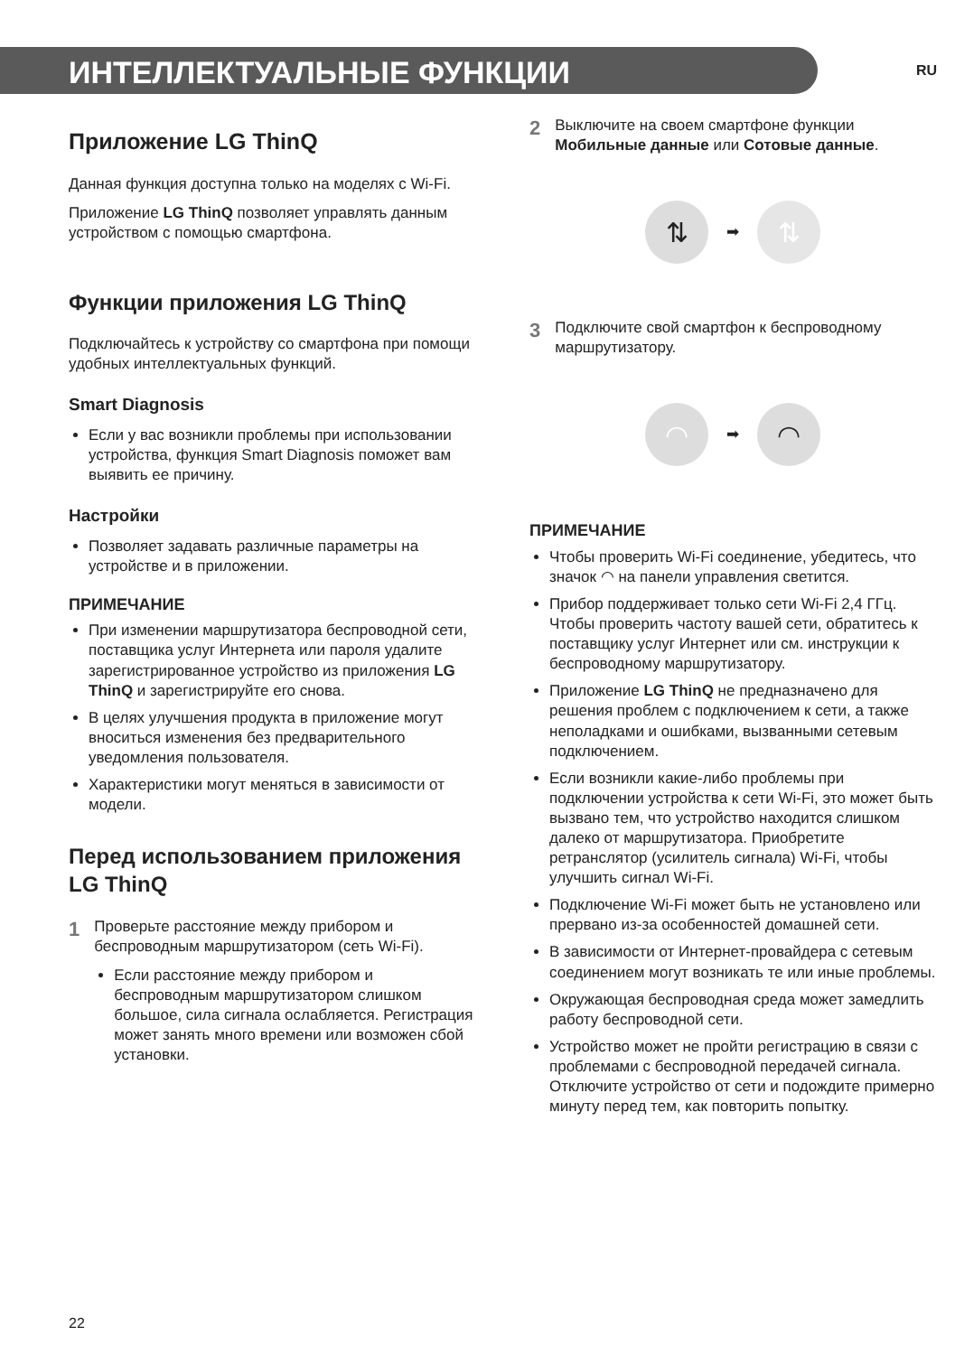ИНТЕЛЛЕКТУАЛЬНЫЕ ФУНКЦИИ
RU
Приложение LG ThinQ
Данная функция доступна только на моделях с Wi-Fi.
Приложение LG ThinQ позволяет управлять данным устройством с помощью смартфона.
Функции приложения LG ThinQ
Подключайтесь к устройству со смартфона при помощи удобных интеллектуальных функций.
Smart Diagnosis
Если у вас возникли проблемы при использовании устройства, функция Smart Diagnosis поможет вам выявить ее причину.
Настройки
Позволяет задавать различные параметры на устройстве и в приложении.
ПРИМЕЧАНИЕ
При изменении маршрутизатора беспроводной сети, поставщика услуг Интернета или пароля удалите зарегистрированное устройство из приложения LG ThinQ и зарегистрируйте его снова.
В целях улучшения продукта в приложение могут вноситься изменения без предварительного уведомления пользователя.
Характеристики могут меняться в зависимости от модели.
Перед использованием приложения LG ThinQ
1
Проверьте расстояние между прибором и беспроводным маршрутизатором (сеть Wi-Fi).
Если расстояние между прибором и беспроводным маршрутизатором слишком большое, сила сигнала ослабляется. Регистрация может занять много времени или возможен сбой установки.
2
Выключите на своем смартфоне функции Мобильные данные или Сотовые данные.
⇅
➡
⇅
3
Подключите свой смартфон к беспроводному маршрутизатору.
◠
➡
◠
ПРИМЕЧАНИЕ
Чтобы проверить Wi-Fi соединение, убедитесь, что значок ◠ на панели управления светится.
Прибор поддерживает только сети Wi-Fi 2,4 ГГц. Чтобы проверить частоту вашей сети, обратитесь к поставщику услуг Интернет или см. инструкции к беспроводному маршрутизатору.
Приложение LG ThinQ не предназначено для решения проблем с подключением к сети, а также неполадками и ошибками, вызванными сетевым подключением.
Если возникли какие-либо проблемы при подключении устройства к сети Wi-Fi, это может быть вызвано тем, что устройство находится слишком далеко от маршрутизатора. Приобретите ретранслятор (усилитель сигнала) Wi-Fi, чтобы улучшить сигнал Wi-Fi.
Подключение Wi-Fi может быть не установлено или прервано из-за особенностей домашней сети.
В зависимости от Интернет-провайдера с сетевым соединением могут возникать те или иные проблемы.
Окружающая беспроводная среда может замедлить работу беспроводной сети.
Устройство может не пройти регистрацию в связи с проблемами с беспроводной передачей сигнала. Отключите устройство от сети и подождите примерно минуту перед тем, как повторить попытку.
22